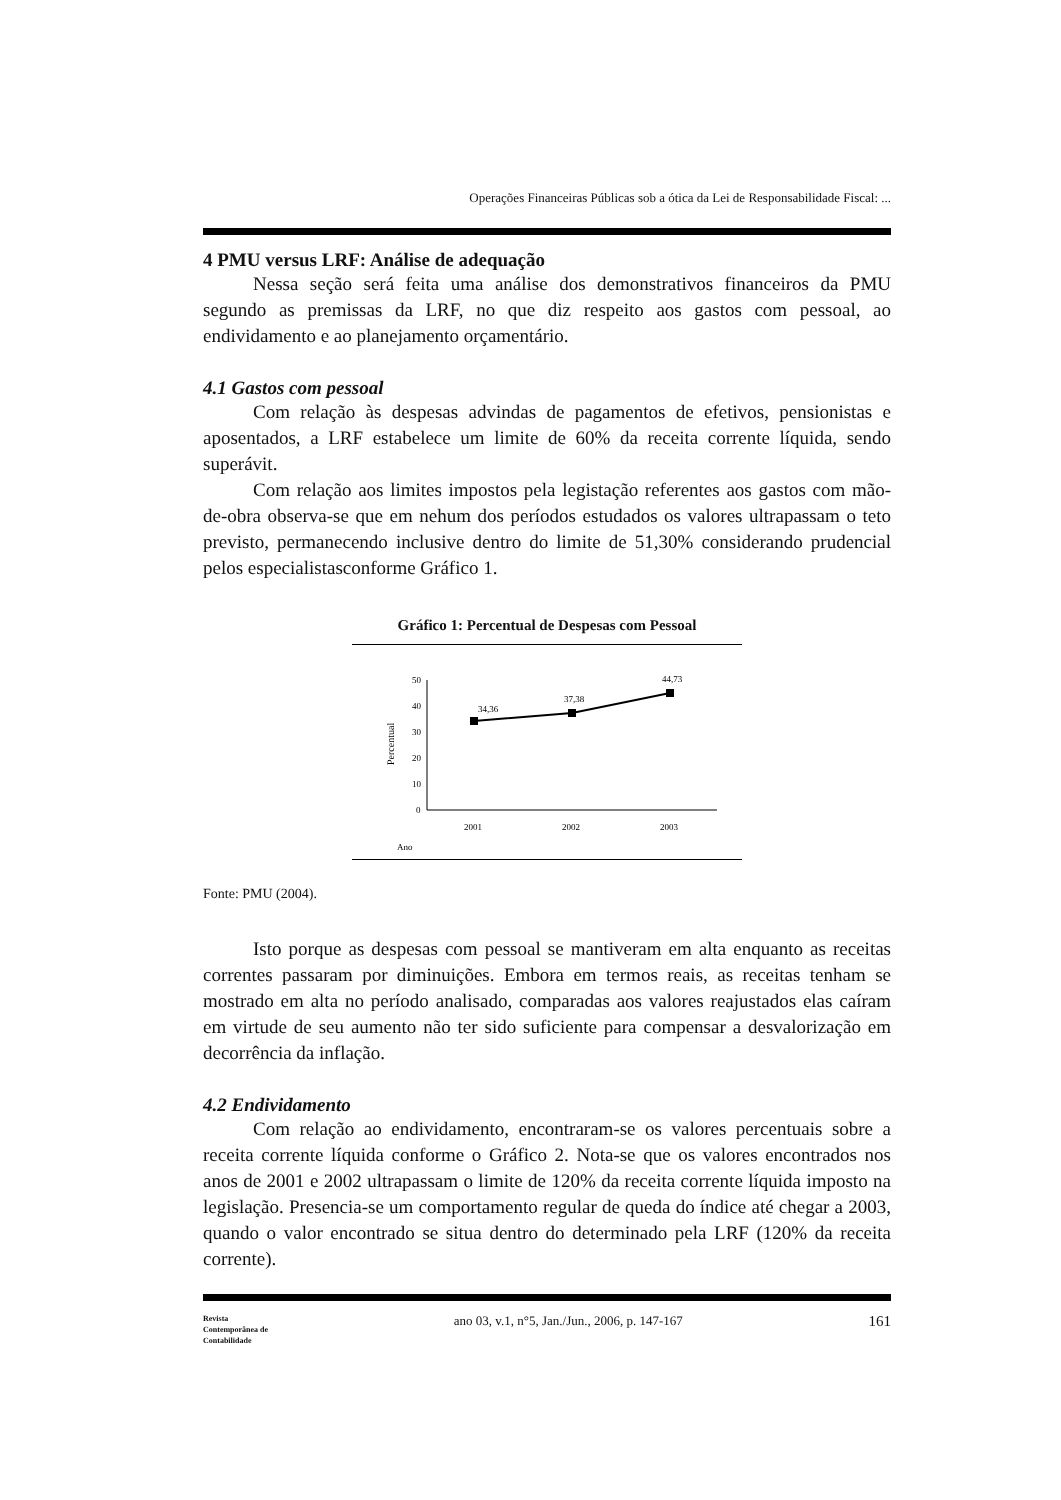Operações Financeiras Públicas sob a ótica da Lei de Responsabilidade Fiscal: ...
4 PMU versus LRF: Análise de adequação
Nessa seção será feita uma análise dos demonstrativos financeiros da PMU segundo as premissas da LRF, no que diz respeito aos gastos com pessoal, ao endividamento e ao planejamento orçamentário.
4.1 Gastos com pessoal
Com relação às despesas advindas de pagamentos de efetivos, pensionistas e aposentados, a LRF estabelece um limite de 60% da receita corrente líquida, sendo superávit.
Com relação aos limites impostos pela legistação referentes aos gastos com mão-de-obra observa-se que em nehum dos períodos estudados os valores ultrapassam o teto previsto, permanecendo inclusive dentro do limite de 51,30% considerando prudencial pelos especialistasconforme Gráfico 1.
Gráfico 1: Percentual de Despesas com Pessoal
50
40
30
20
10
0
Percentual
34,36
37,38
44,73
2001
2002
2003
Ano
Fonte: PMU (2004).
Isto porque as despesas com pessoal se mantiveram em alta enquanto as receitas correntes passaram por diminuições. Embora em termos reais, as receitas tenham se mostrado em alta no período analisado, comparadas aos valores reajustados elas caíram em virtude de seu aumento não ter sido suficiente para compensar a desvalorização em decorrência da inflação.
4.2 Endividamento
Com relação ao endividamento, encontraram-se os valores percentuais sobre a receita corrente líquida conforme o Gráfico 2. Nota-se que os valores encontrados nos anos de 2001 e 2002 ultrapassam o limite de 120% da receita corrente líquida imposto na legislação. Presencia-se um comportamento regular de queda do índice até chegar a 2003, quando o valor encontrado se situa dentro do determinado pela LRF (120% da receita corrente).
Revista
Contemporânea de
Contabilidade
ano 03, v.1, n°5, Jan./Jun., 2006, p. 147-167
161